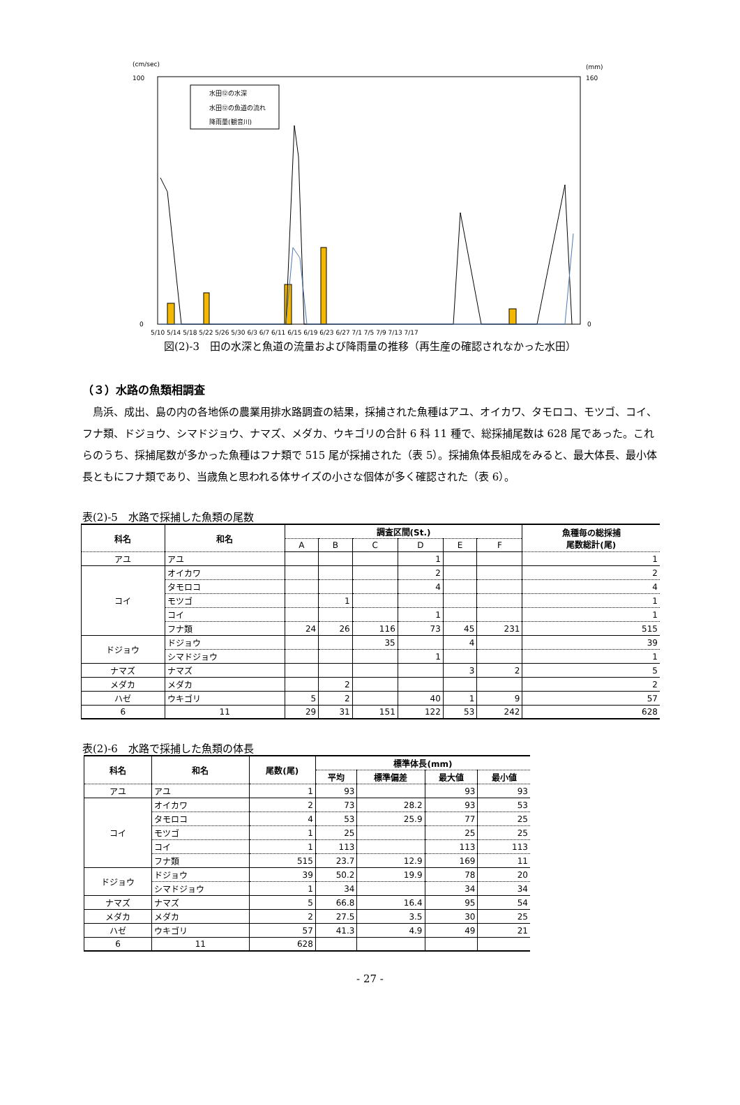(cm/sec)
(mm)
100
0
160
0
水田⑫の水深
水田⑫の魚道の流れ
降雨量(観音川)
5/10 5/14 5/18 5/22 5/26 5/30 6/3 6/7 6/11 6/15 6/19 6/23 6/27 7/1 7/5 7/9 7/13 7/17
図(2)-3　田の水深と魚道の流量および降雨量の推移（再生産の確認されなかった水田）
（３）水路の魚類相調査
鳥浜、成出、島の内の各地係の農業用排水路調査の結果，採捕された魚種はアユ、オイカワ、タモロコ、モツゴ、コイ、フナ類、ドジョウ、シマドジョウ、ナマズ、メダカ、ウキゴリの合計 6 科 11 種で、総採捕尾数は 628 尾であった。これらのうち、採捕尾数が多かった魚種はフナ類で 515 尾が採捕された（表 5）。採捕魚体長組成をみると、最大体長、最小体長ともにフナ類であり、当歳魚と思われる体サイズの小さな個体が多く確認された（表 6）。
表(2)-5　水路で採捕した魚類の尾数
| 科名 | 和名 | 調査区間(St.) | | | | | | 魚種毎の総採捕 尾数総計(尾) |
| --- | --- | --- | --- | --- | --- | --- | --- | --- |
| | | A | B | C | D | E | F | |
| アユ | アユ | | | | 1 | | | 1 |
| コイ | オイカワ | | | | 2 | | | 2 |
| | タモロコ | | | | 4 | | | 4 |
| | モツゴ | | 1 | | | | | 1 |
| | コイ | | | | 1 | | | 1 |
| | フナ類 | 24 | 26 | 116 | 73 | 45 | 231 | 515 |
| ドジョウ | ドジョウ | | | 35 | | 4 | | 39 |
| | シマドジョウ | | | | 1 | | | 1 |
| ナマズ | ナマズ | | | | | 3 | 2 | 5 |
| メダカ | メダカ | | 2 | | | | | 2 |
| ハゼ | ウキゴリ | 5 | 2 | | 40 | 1 | 9 | 57 |
| 6 | 11 | 29 | 31 | 151 | 122 | 53 | 242 | 628 |
表(2)-6　水路で採捕した魚類の体長
| 科名 | 和名 | 尾数(尾) | 標準体長(mm) | | | |
| --- | --- | --- | --- | --- | --- | --- |
| | | | 平均 | 標準偏差 | 最大値 | 最小値 |
| アユ | アユ | 1 | 93 | | 93 | 93 |
| コイ | オイカワ | 2 | 73 | 28.2 | 93 | 53 |
| | タモロコ | 4 | 53 | 25.9 | 77 | 25 |
| | モツゴ | 1 | 25 | | 25 | 25 |
| | コイ | 1 | 113 | | 113 | 113 |
| | フナ類 | 515 | 23.7 | 12.9 | 169 | 11 |
| ドジョウ | ドジョウ | 39 | 50.2 | 19.9 | 78 | 20 |
| | シマドジョウ | 1 | 34 | | 34 | 34 |
| ナマズ | ナマズ | 5 | 66.8 | 16.4 | 95 | 54 |
| メダカ | メダカ | 2 | 27.5 | 3.5 | 30 | 25 |
| ハゼ | ウキゴリ | 57 | 41.3 | 4.9 | 49 | 21 |
| 6 | 11 | 628 | | | | |
- 27 -